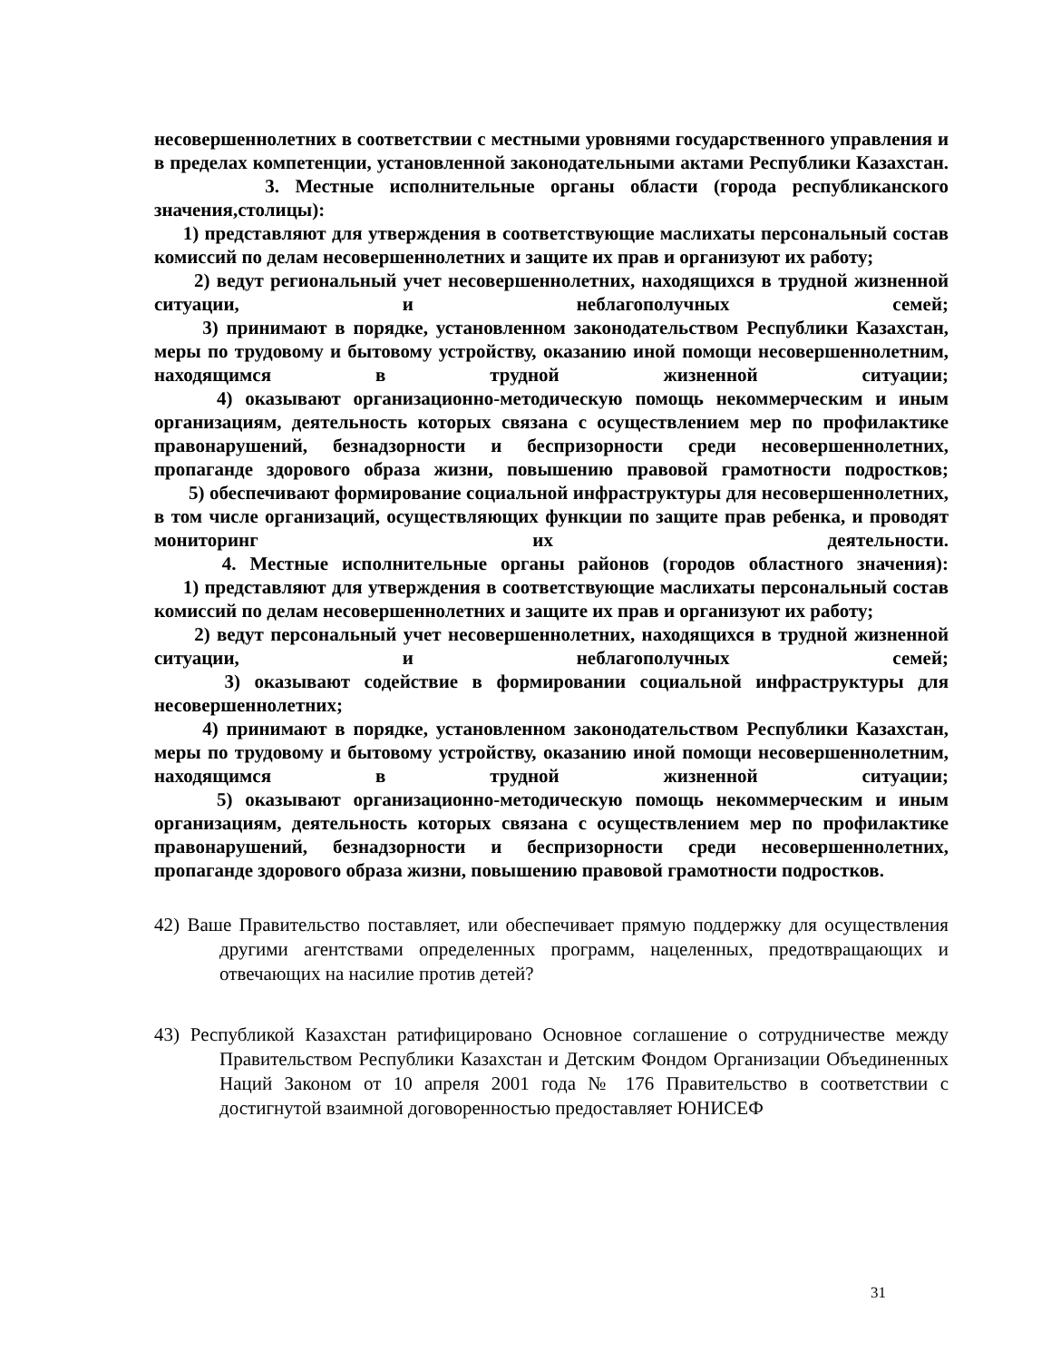несовершеннолетних в соответствии с местными уровнями государственного управления и в пределах компетенции, установленной законодательными актами Республики Казахстан.
3. Местные исполнительные органы области (города республиканского значения,столицы):
1) представляют для утверждения в соответствующие маслихаты персональный состав комиссий по делам несовершеннолетних и защите их прав и организуют их работу;
2) ведут региональный учет несовершеннолетних, находящихся в трудной жизненной ситуации, и неблагополучных семей;
3) принимают в порядке, установленном законодательством Республики Казахстан, меры по трудовому и бытовому устройству, оказанию иной помощи несовершеннолетним, находящимся в трудной жизненной ситуации;
4) оказывают организационно-методическую помощь некоммерческим и иным организациям, деятельность которых связана с осуществлением мер по профилактике правонарушений, безнадзорности и беспризорности среди несовершеннолетних, пропаганде здорового образа жизни, повышению правовой грамотности подростков;
5) обеспечивают формирование социальной инфраструктуры для несовершеннолетних, в том числе организаций, осуществляющих функции по защите прав ребенка, и проводят мониторинг их деятельности.
4. Местные исполнительные органы районов (городов областного значения):
1) представляют для утверждения в соответствующие маслихаты персональный состав комиссий по делам несовершеннолетних и защите их прав и организуют их работу;
2) ведут персональный учет несовершеннолетних, находящихся в трудной жизненной ситуации, и неблагополучных семей;
3) оказывают содействие в формировании социальной инфраструктуры для несовершеннолетних;
4) принимают в порядке, установленном законодательством Республики Казахстан, меры по трудовому и бытовому устройству, оказанию иной помощи несовершеннолетним, находящимся в трудной жизненной ситуации;
5) оказывают организационно-методическую помощь некоммерческим и иным организациям, деятельность которых связана с осуществлением мер по профилактике правонарушений, безнадзорности и беспризорности среди несовершеннолетних, пропаганде здорового образа жизни, повышению правовой грамотности подростков.
42) Ваше Правительство поставляет, или обеспечивает прямую поддержку для осуществления другими агентствами определенных программ, нацеленных, предотвращающих и отвечающих на насилие против детей?
43) Республикой Казахстан ратифицировано Основное соглашение о сотрудничестве между Правительством Республики Казахстан и Детским Фондом Организации Объединенных Наций Законом от 10 апреля 2001 года № 176 Правительство в соответствии с достигнутой взаимной договоренностью предоставляет ЮНИСЕФ
31